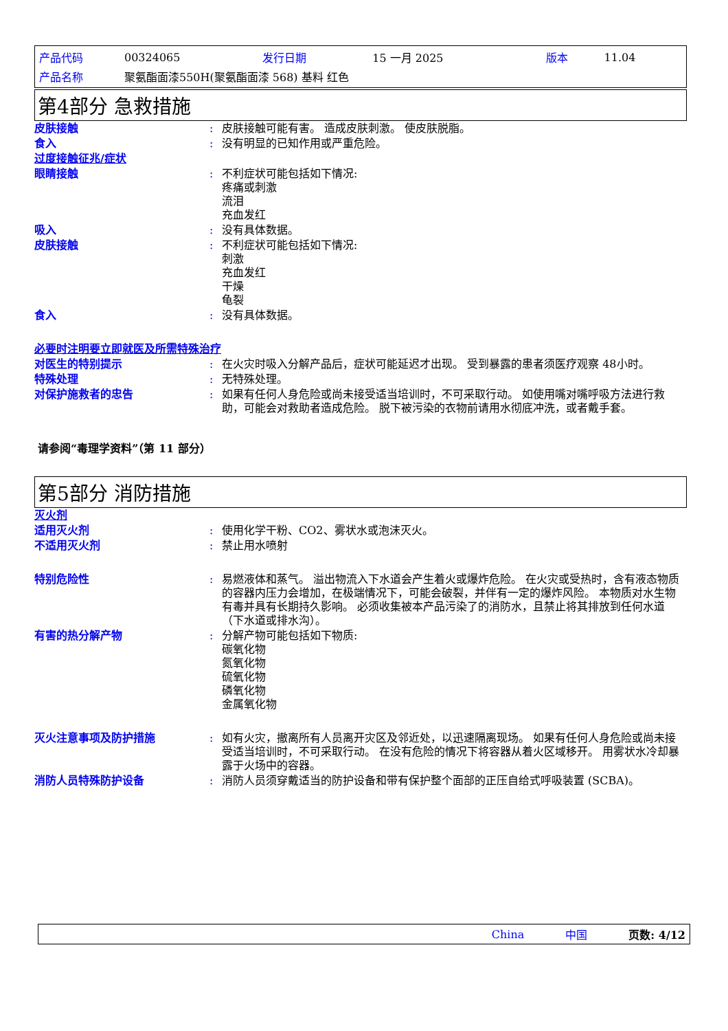| 产品代码 | 00324065 | 发行日期 | 15 一月 2025 | 版本 | 11.04 |
| 产品名称 | 聚氨酯面漆550H(聚氨酯面漆 568) 基料 红色 | | | | |
第4部分 急救措施
| 皮肤接触 | : | 皮肤接触可能有害。 造成皮肤刺激。 使皮肤脱脂。 |
| 食入 | : | 没有明显的已知作用或严重危险。 |
| 过度接触征兆/症状 | | |
| 眼睛接触 | : | 不利症状可能包括如下情况: 疼痛或刺激 流泪 充血发红 |
| 吸入 | : | 没有具体数据。 |
| 皮肤接触 | : | 不利症状可能包括如下情况: 刺激 充血发红 干燥 龟裂 |
| 食入 | : | 没有具体数据。 |
| 必要时注明要立即就医及所需特殊治疗 | | |
| 对医生的特别提示 | : | 在火灾时吸入分解产品后，症状可能延迟才出现。 受到暴露的患者须医疗观察 48小时。 |
| 特殊处理 | : | 无特殊处理。 |
| 对保护施救者的忠告 | : | 如果有任何人身危险或尚未接受适当培训时，不可采取行动。 如使用嘴对嘴呼吸方法进行救助，可能会对救助者造成危险。 脱下被污染的衣物前请用水彻底冲洗，或者戴手套。 |
请参阅“毒理学资料”（第 11 部分）
第5部分 消防措施
| 灭火剂 | | |
| 适用灭火剂 | : | 使用化学干粉、CO2、雾状水或泡沫灭火。 |
| 不适用灭火剂 | : | 禁止用水喷射 |
| 特别危险性 | : | 易燃液体和蒸气。 溢出物流入下水道会产生着火或爆炸危险。 在火灾或受热时，含有液态物质的容器内压力会增加，在极端情况下，可能会破裂，并伴有一定的爆炸风险。 本物质对水生物有毒并具有长期持久影响。 必须收集被本产品污染了的消防水，且禁止将其排放到任何水道（下水道或排水沟）。 |
| 有害的热分解产物 | : | 分解产物可能包括如下物质: 碳氧化物 氮氧化物 硫氧化物 磷氧化物 金属氧化物 |
| 灭火注意事项及防护措施 | : | 如有火灾，撤离所有人员离开灾区及邻近处，以迅速隔离现场。 如果有任何人身危险或尚未接受适当培训时，不可采取行动。 在没有危险的情况下将容器从着火区域移开。 用雾状水冷却暴露于火场中的容器。 |
| 消防人员特殊防护设备 | : | 消防人员须穿戴适当的防护设备和带有保护整个面部的正压自给式呼吸装置 (SCBA)。 |
China 中国 页数: 4/12